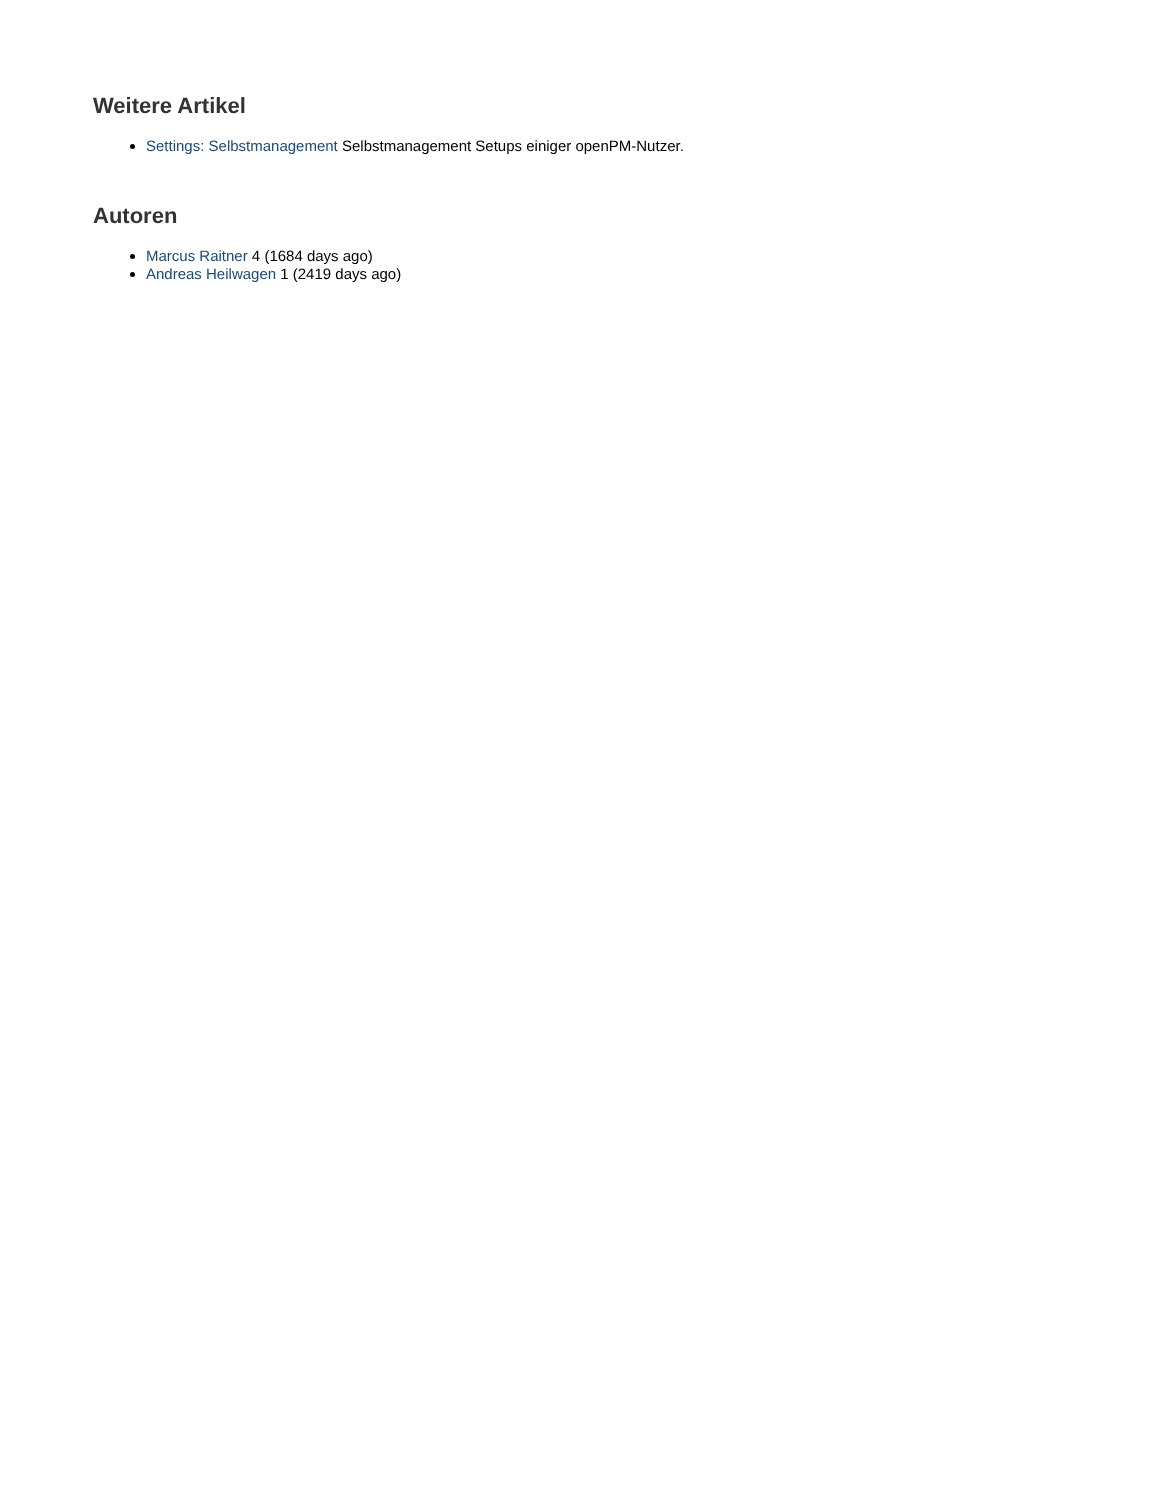Weitere Artikel
Settings: Selbstmanagement Selbstmanagement Setups einiger openPM-Nutzer.
Autoren
Marcus Raitner 4 (1684 days ago)
Andreas Heilwagen 1 (2419 days ago)